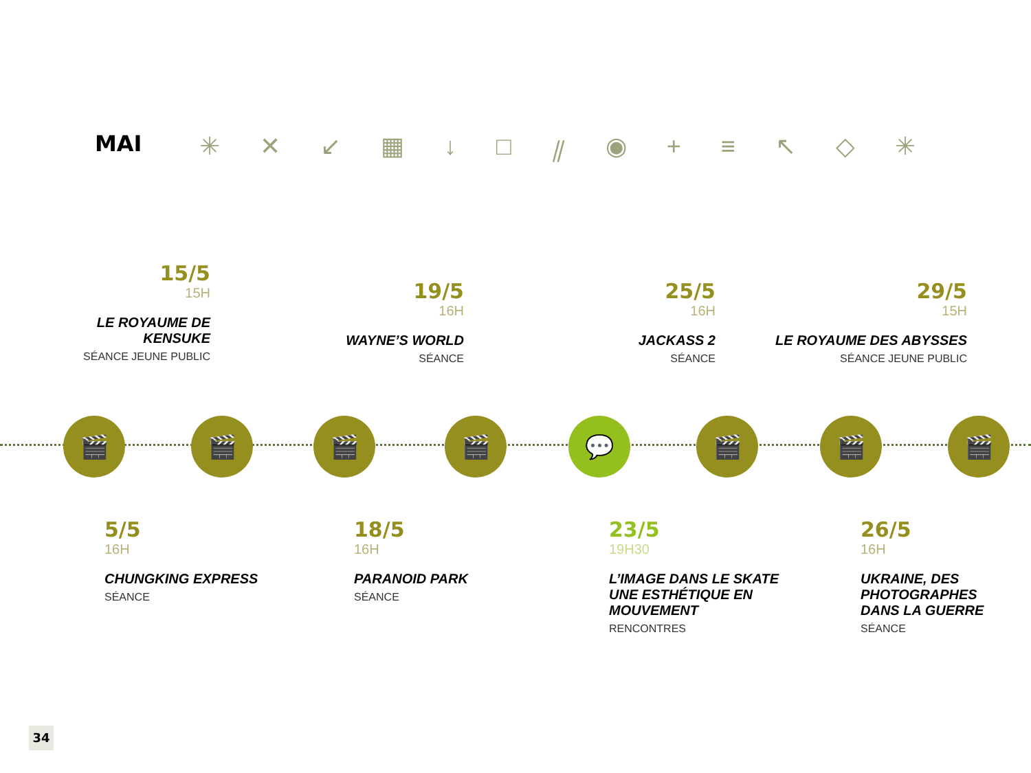MAI ✳ ✕ ↙ ▦ ↓ □ ⫽ ◉ + ≡ ↖ ◇ ✳
15/5
15H
LE ROYAUME DE
KENSUKE
SÉANCE JEUNE PUBLIC
19/5
16H
WAYNE’S WORLD
SÉANCE
25/5
16H
JACKASS 2
SÉANCE
29/5
15H
LE ROYAUME DES ABYSSES
SÉANCE JEUNE PUBLIC
🎬 🎬 🎬 🎬 💬 🎬 🎬 🎬
5/5
16H
CHUNGKING EXPRESS
SÉANCE
18/5
16H
PARANOID PARK
SÉANCE
23/5
19H30
L’IMAGE DANS LE SKATE
UNE ESTHÉTIQUE EN
MOUVEMENT
RENCONTRES
26/5
16H
UKRAINE, DES
PHOTOGRAPHES
DANS LA GUERRE
SÉANCE
34